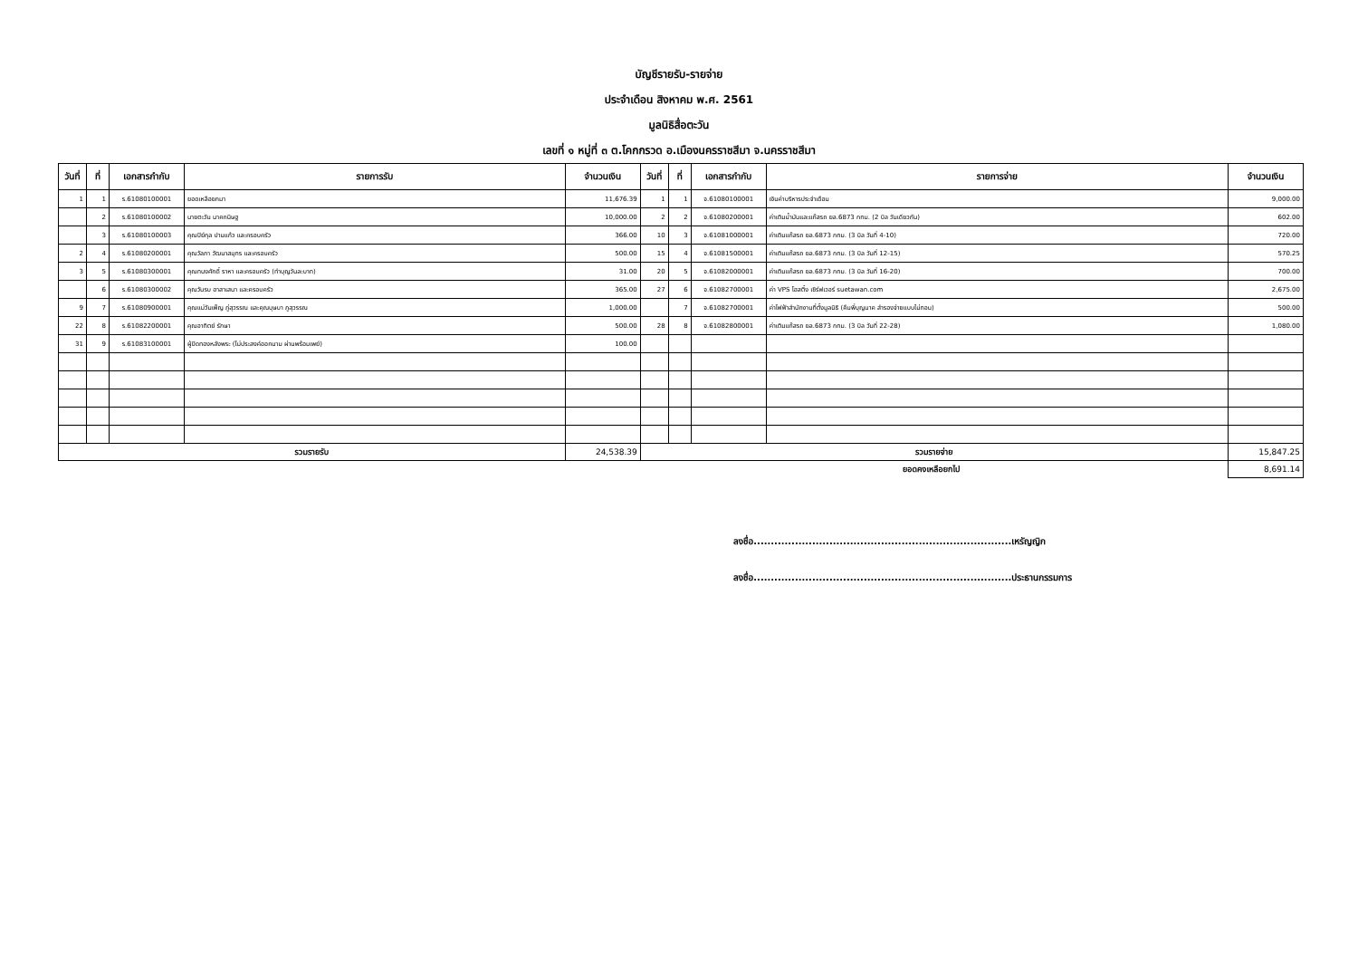บัญชีรายรับ-รายจ่าย
ประจำเดือน สิงหาคม พ.ศ. 2561
มูลนิธิสื่อตะวัน
เลขที่ ๑ หมู่ที่ ๓ ต.โคกกรวด อ.เมืองนครราชสีมา จ.นครราชสีมา
| วันที่ | ที่ | เอกสารกำกับ | รายการรับ | จำนวนเงิน | วันที่ | ที่ | เอกสารกำกับ | รายการจ่าย | จำนวนเงิน |
| --- | --- | --- | --- | --- | --- | --- | --- | --- | --- |
| 1 | 1 | ร.61080100001 | ยอดเหลือยกมา | 11,676.39 | 1 | 1 | จ.61080100001 | เงินค่าบริหารประจำเดือน | 9,000.00 |
| | 2 | ร.61080100002 | นายตะวัน นาคกนิษฐ | 10,000.00 | 2 | 2 | จ.61080200001 | ค่าเติมน้ำมันและแก๊สรถ ยล.6873 กทม. (2 บิล วันเดียวกัน) | 602.00 |
| | 3 | ร.61080100003 | คุณปิย์กุล ปานแก้ว และครอบครัว | 366.00 | 10 | 3 | จ.61081000001 | ค่าเติมแก๊สรถ ยล.6873 กทม. (3 บิล วันที่ 4-10) | 720.00 |
| 2 | 4 | ร.61080200001 | คุณวัลภา วัฒนาสมุทร และครอบครัว | 500.00 | 15 | 4 | จ.61081500001 | ค่าเติมแก๊สรถ ยล.6873 กทม. (3 บิล วันที่ 12-15) | 570.25 |
| 3 | 5 | ร.61080300001 | คุณทนงศักดิ์ ราหา และครอบครัว (ทำบุญวันละบาท) | 31.00 | 20 | 5 | จ.61082000001 | ค่าเติมแก๊สรถ ยล.6873 กทม. (3 บิล วันที่ 16-20) | 700.00 |
| | 6 | ร.61080300002 | คุณวันรบ อาสาเสนา และครอบครัว | 365.00 | 27 | 6 | จ.61082700001 | ค่า VPS โฮสติ้ง เซิร์ฟเวอร์ suetawan.com | 2,675.00 |
| 9 | 7 | ร.61080900001 | คุณแม่วันเพ็ญ ภู่สุวรรณ และคุณบุษบา ภูสุวรรณ | 1,000.00 | | 7 | จ.61082700001 | ค่าไฟฟ้าสำนักงานที่ตั้งมูลนิธิ (คืนพี่บุญนาค สำรองจ่ายแบบไม่ทอน) | 500.00 |
| 22 | 8 | ร.61082200001 | คุณอาทิตย์ รักษา | 500.00 | 28 | 8 | จ.61082800001 | ค่าเติมแก๊สรถ ยล.6873 กทม. (3 บิล วันที่ 22-28) | 1,080.00 |
| 31 | 9 | ร.61083100001 | ผู้ปิดทองหลังพระ (ไม่ประสงค์ออกนาม ผ่านพร้อมเพย์) | 100.00 | | | | | |
| รวมรายรับ | | | | 24,538.39 | รวมรายจ่าย | | | | 15,847.25 |
| ยอดคงเหลือยกไป | | | | | | | | | 8,691.14 |
ลงชื่อ...........................................................................เหรัญญิก
ลงชื่อ...........................................................................ประธานกรรมการ